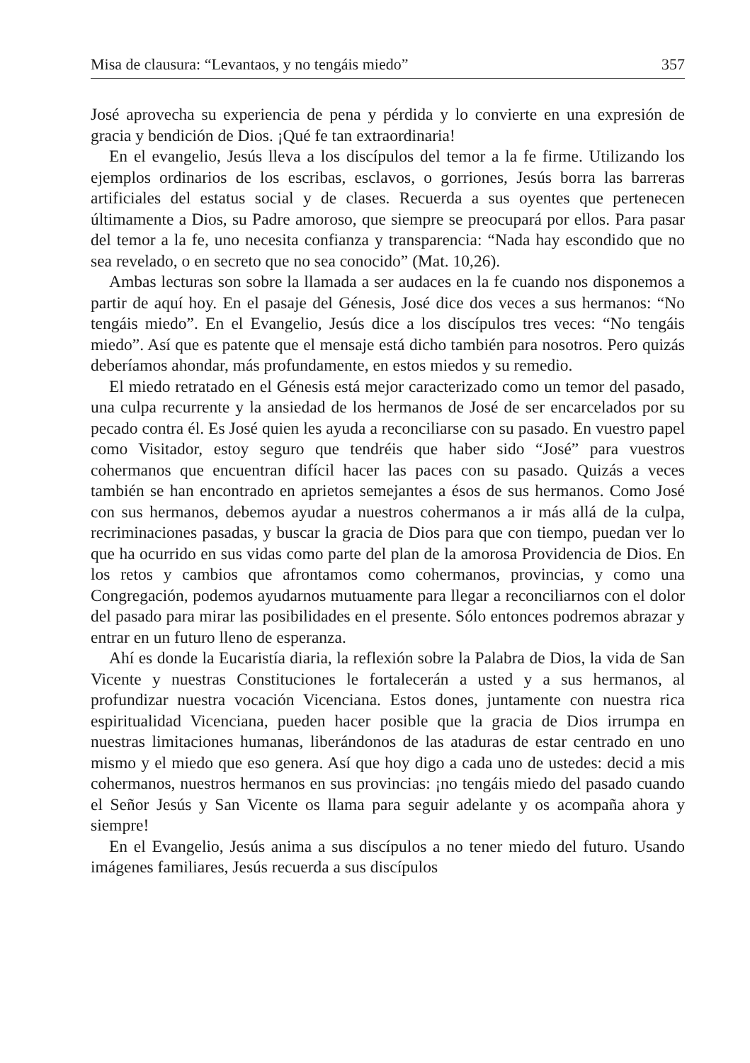Misa de clausura: “Levantaos, y no tengáis miedo” 357
José aprovecha su experiencia de pena y pérdida y lo convierte en una expresión de gracia y bendición de Dios. ¡Qué fe tan extraordinaria!
En el evangelio, Jesús lleva a los discípulos del temor a la fe firme. Utilizando los ejemplos ordinarios de los escribas, esclavos, o gorriones, Jesús borra las barreras artificiales del estatus social y de clases. Recuerda a sus oyentes que pertenecen últimamente a Dios, su Padre amoroso, que siempre se preocupará por ellos. Para pasar del temor a la fe, uno necesita confianza y transparencia: “Nada hay escondido que no sea revelado, o en secreto que no sea conocido” (Mat. 10,26).
Ambas lecturas son sobre la llamada a ser audaces en la fe cuando nos disponemos a partir de aquí hoy. En el pasaje del Génesis, José dice dos veces a sus hermanos: “No tengáis miedo”. En el Evangelio, Jesús dice a los discípulos tres veces: “No tengáis miedo”. Así que es patente que el mensaje está dicho también para nosotros. Pero quizás deberíamos ahondar, más profundamente, en estos miedos y su remedio.
El miedo retratado en el Génesis está mejor caracterizado como un temor del pasado, una culpa recurrente y la ansiedad de los hermanos de José de ser encarcelados por su pecado contra él. Es José quien les ayuda a reconciliarse con su pasado. En vuestro papel como Visitador, estoy seguro que tendréis que haber sido “José” para vuestros cohermanos que encuentran difícil hacer las paces con su pasado. Quizás a veces también se han encontrado en aprietos semejantes a ésos de sus hermanos. Como José con sus hermanos, debemos ayudar a nuestros cohermanos a ir más allá de la culpa, recriminaciones pasadas, y buscar la gracia de Dios para que con tiempo, puedan ver lo que ha ocurrido en sus vidas como parte del plan de la amorosa Providencia de Dios. En los retos y cambios que afrontamos como cohermanos, provincias, y como una Congregación, podemos ayudarnos mutuamente para llegar a reconciliarnos con el dolor del pasado para mirar las posibilidades en el presente. Sólo entonces podremos abrazar y entrar en un futuro lleno de esperanza.
Ahí es donde la Eucaristía diaria, la reflexión sobre la Palabra de Dios, la vida de San Vicente y nuestras Constituciones le fortalecerán a usted y a sus hermanos, al profundizar nuestra vocación Vicenciana. Estos dones, juntamente con nuestra rica espiritualidad Vicenciana, pueden hacer posible que la gracia de Dios irrumpa en nuestras limitaciones humanas, liberándonos de las ataduras de estar centrado en uno mismo y el miedo que eso genera. Así que hoy digo a cada uno de ustedes: decid a mis cohermanos, nuestros hermanos en sus provincias: ¡no tengáis miedo del pasado cuando el Señor Jesús y San Vicente os llama para seguir adelante y os acompaña ahora y siempre!
En el Evangelio, Jesús anima a sus discípulos a no tener miedo del futuro. Usando imágenes familiares, Jesús recuerda a sus discípulos